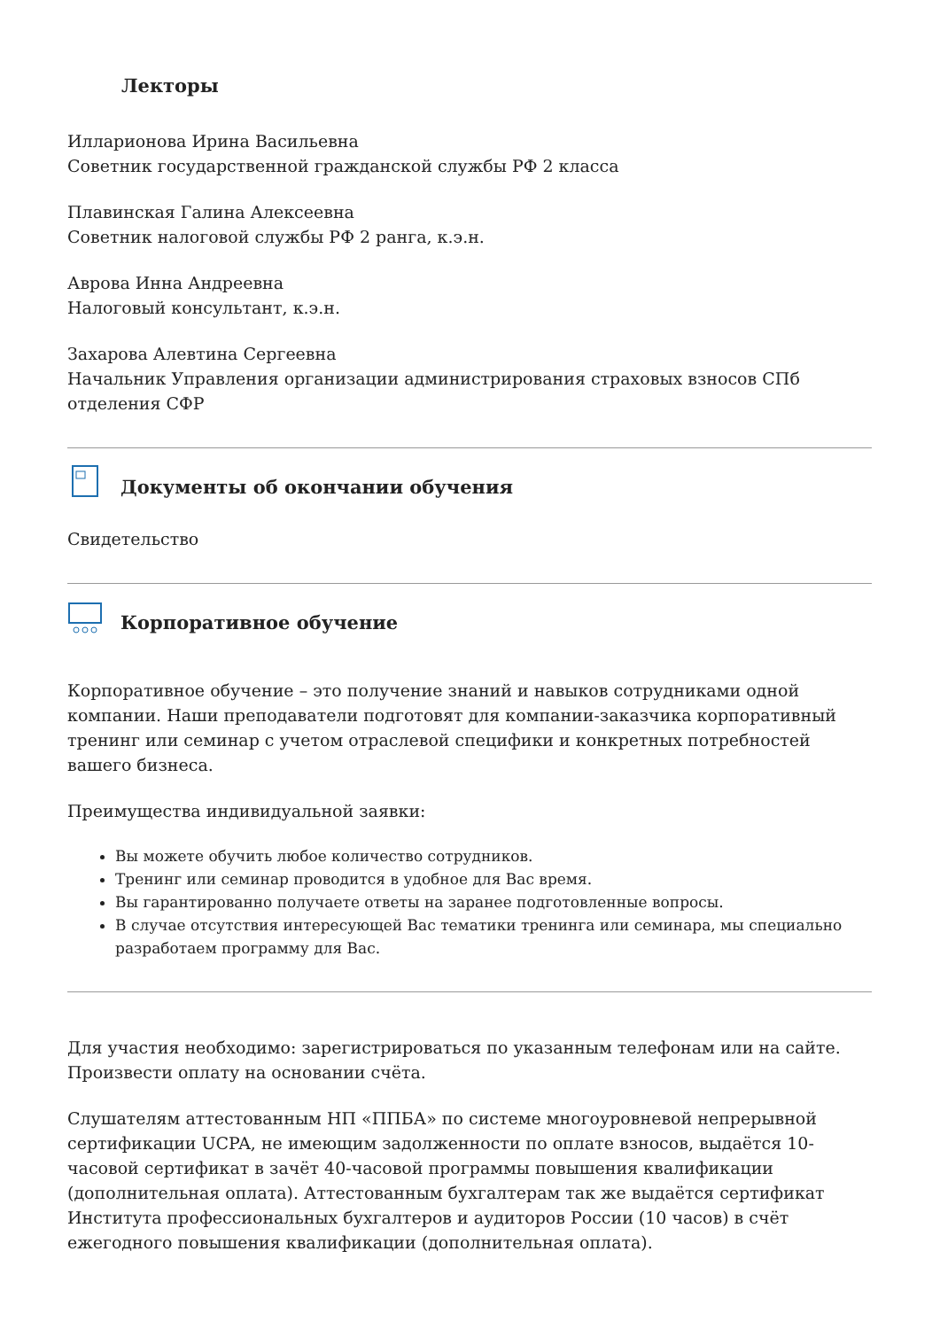Лекторы
Илларионова Ирина Васильевна
Советник государственной гражданской службы РФ 2 класса
Плавинская Галина Алексеевна
Советник налоговой службы РФ 2 ранга, к.э.н.
Аврова Инна Андреевна
Налоговый консультант, к.э.н.
Захарова Алевтина Сергеевна
Начальник Управления организации администрирования страховых взносов СПб отделения СФР
Документы об окончании обучения
Свидетельство
Корпоративное обучение
Корпоративное обучение – это получение знаний и навыков сотрудниками одной компании. Наши преподаватели подготовят для компании-заказчика корпоративный тренинг или семинар с учетом отраслевой специфики и конкретных потребностей вашего бизнеса.
Преимущества индивидуальной заявки:
Вы можете обучить любое количество сотрудников.
Тренинг или семинар проводится в удобное для Вас время.
Вы гарантированно получаете ответы на заранее подготовленные вопросы.
В случае отсутствия интересующей Вас тематики тренинга или семинара, мы специально разработаем программу для Вас.
Для участия необходимо: зарегистрироваться по указанным телефонам или на сайте. Произвести оплату на основании счёта.
Слушателям аттестованным НП «ППБА» по системе многоуровневой непрерывной сертификации UCPA, не имеющим задолженности по оплате взносов, выдаётся 10-часовой сертификат в зачёт 40-часовой программы повышения квалификации (дополнительная оплата). Аттестованным бухгалтерам так же выдаётся сертификат Института профессиональных бухгалтеров и аудиторов России (10 часов) в счёт ежегодного повышения квалификации (дополнительная оплата).